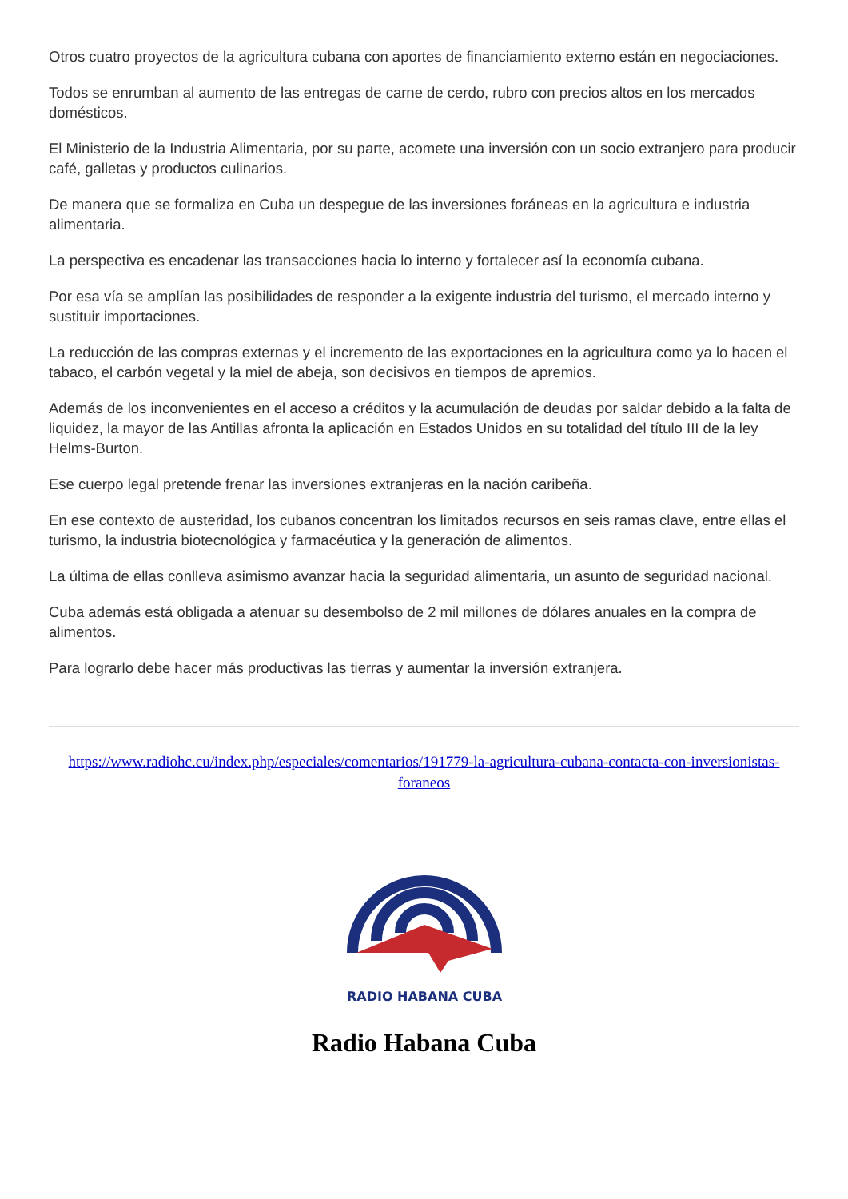Otros cuatro proyectos de la agricultura cubana con aportes de financiamiento externo están en negociaciones.
Todos se enrumban al aumento de las entregas de carne de cerdo, rubro con precios altos en los mercados domésticos.
El Ministerio de la Industria Alimentaria, por su parte, acomete una inversión con un socio extranjero para producir café, galletas y productos culinarios.
De manera que se formaliza en Cuba un despegue de las inversiones foráneas en la agricultura e industria alimentaria.
La perspectiva es encadenar las transacciones hacia lo interno y fortalecer así la economía cubana.
Por esa vía se amplían las posibilidades de responder a la exigente industria del turismo, el mercado interno y sustituir importaciones.
La reducción de las compras externas y el incremento de las exportaciones en la agricultura como ya lo hacen el tabaco, el carbón vegetal y la miel de abeja, son decisivos en tiempos de apremios.
Además de los inconvenientes en el acceso a créditos y la acumulación de deudas por saldar debido a la falta de liquidez, la mayor de las Antillas afronta la aplicación en Estados Unidos en su totalidad del título III de la ley Helms-Burton.
Ese cuerpo legal pretende frenar las inversiones extranjeras en la nación caribeña.
En ese contexto de austeridad, los cubanos concentran los limitados recursos en seis ramas clave, entre ellas el turismo, la industria biotecnológica y farmacéutica y la generación de alimentos.
La última de ellas conlleva asimismo avanzar hacia la seguridad alimentaria, un asunto de seguridad nacional.
Cuba además está obligada a atenuar su desembolso de 2 mil millones de dólares anuales en la compra de alimentos.
Para lograrlo debe hacer más productivas las tierras y aumentar la inversión extranjera.
https://www.radiohc.cu/index.php/especiales/comentarios/191779-la-agricultura-cubana-contacta-con-inversionistas-foraneos
RADIO HABANA CUBA
Radio Habana Cuba